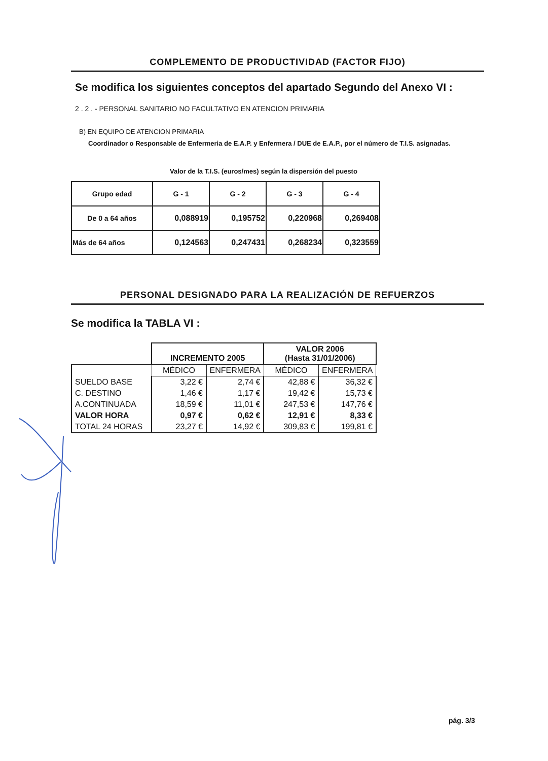COMPLEMENTO DE PRODUCTIVIDAD (FACTOR FIJO)
Se modifica los siguientes conceptos del apartado Segundo del Anexo VI :
2 . 2 . - PERSONAL SANITARIO NO FACULTATIVO EN ATENCION PRIMARIA
B) EN EQUIPO DE ATENCION PRIMARIA
Coordinador o Responsable de Enfermeria de E.A.P. y Enfermera / DUE de E.A.P., por el número de T.I.S. asignadas.
Valor de la T.I.S. (euros/mes) según la dispersión del puesto
| Grupo edad | G - 1 | G - 2 | G - 3 | G - 4 |
| De 0 a 64 años | 0,088919 | 0,195752 | 0,220968 | 0,269408 |
| Más de 64 años | 0,124563 | 0,247431 | 0,268234 | 0,323559 |
PERSONAL DESIGNADO PARA LA REALIZACIÓN DE REFUERZOS
Se modifica la TABLA VI :
| | INCREMENTO 2005 | | VALOR 2006 (Hasta 31/01/2006) | |
| | MÉDICO | ENFERMERA | MÉDICO | ENFERMERA |
| SUELDO BASE | 3,22 € | 2,74 € | 42,88 € | 36,32 € |
| C. DESTINO | 1,46 € | 1,17 € | 19,42 € | 15,73 € |
| A.CONTINUADA | 18,59 € | 11,01 € | 247,53 € | 147,76 € |
| VALOR HORA | 0,97 € | 0,62 € | 12,91 € | 8,33 € |
| TOTAL 24 HORAS | 23,27 € | 14,92 € | 309,83 € | 199,81 € |
pág. 3/3